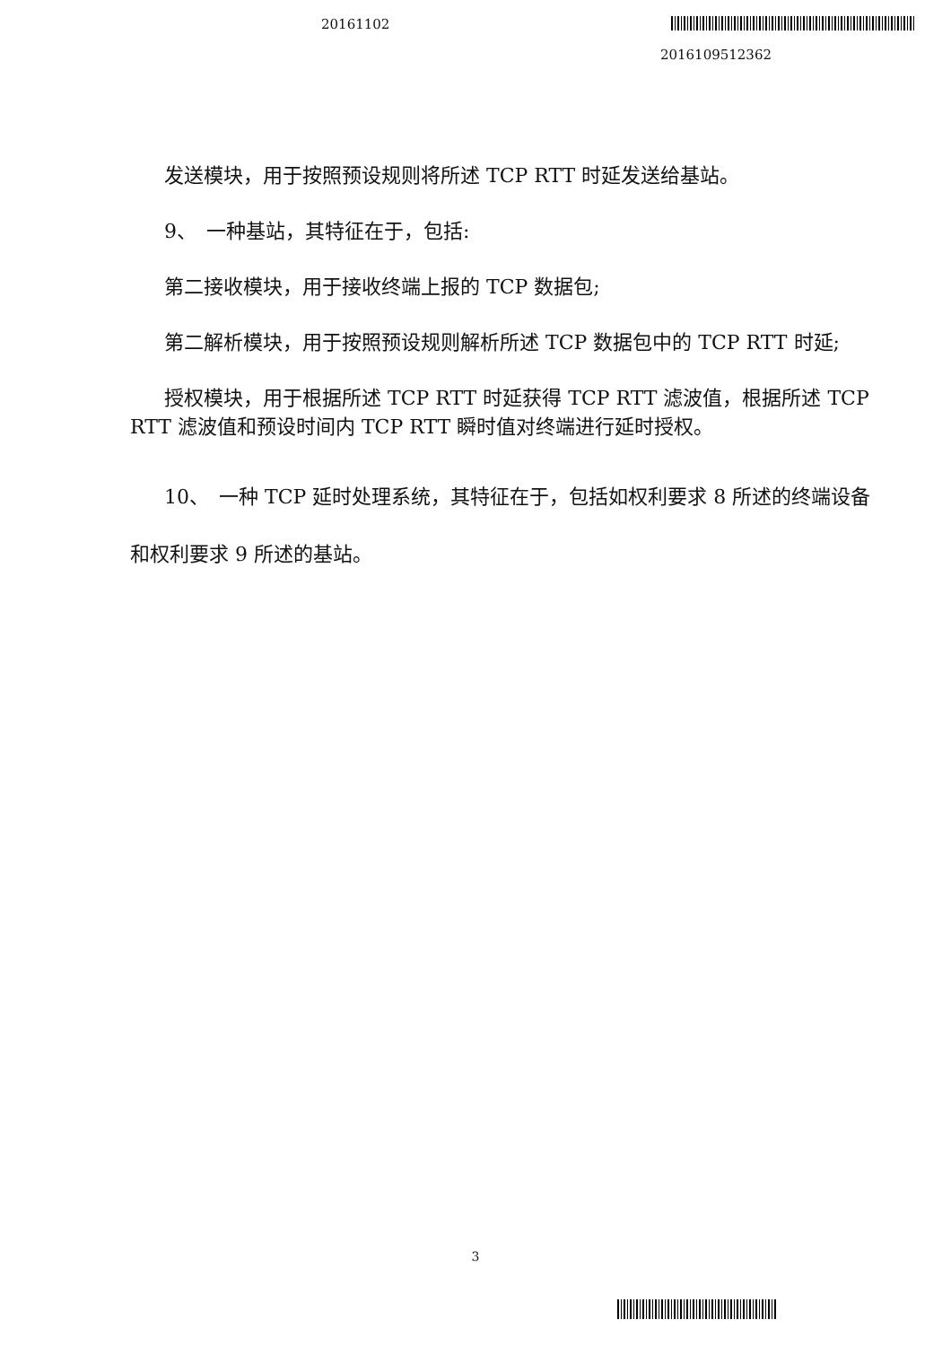20161102
2016109512362
发送模块，用于按照预设规则将所述 TCP RTT 时延发送给基站。
9、　一种基站，其特征在于，包括:
第二接收模块，用于接收终端上报的 TCP 数据包;
第二解析模块，用于按照预设规则解析所述 TCP 数据包中的 TCP RTT 时延;
授权模块，用于根据所述 TCP RTT 时延获得 TCP RTT 滤波值，根据所述 TCP RTT 滤波值和预设时间内 TCP RTT 瞬时值对终端进行延时授权。
10、　一种 TCP 延时处理系统，其特征在于，包括如权利要求 8 所述的终端设备和权利要求 9 所述的基站。
3